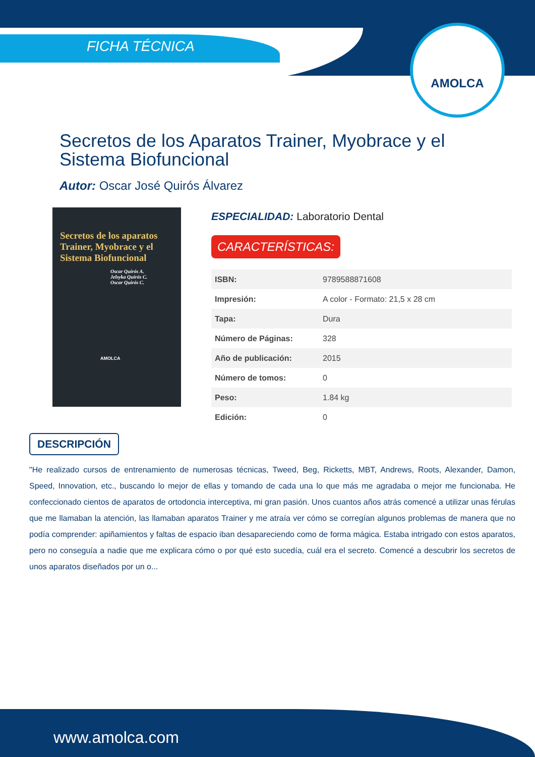FICHA TÉCNICA
AMOLCA
Secretos de los Aparatos Trainer, Myobrace y el Sistema Biofuncional
Autor: Oscar José Quirós Álvarez
Secretos de los aparatos Trainer, Myobrace y el Sistema Biofuncional
Oscar Quirós A.
Jelsyka Quirós C.
Oscar Quirós C.
AMOLCA
ESPECIALIDAD: Laboratorio Dental
CARACTERÍSTICAS:
| ISBN: | 9789588871608 |
| Impresión: | A color - Formato: 21,5 x 28 cm |
| Tapa: | Dura |
| Número de Páginas: | 328 |
| Año de publicación: | 2015 |
| Número de tomos: | 0 |
| Peso: | 1.84 kg |
| Edición: | 0 |
DESCRIPCIÓN
"He realizado cursos de entrenamiento de numerosas técnicas, Tweed, Beg, Ricketts, MBT, Andrews, Roots, Alexander, Damon, Speed, Innovation, etc., buscando lo mejor de ellas y tomando de cada una lo que más me agradaba o mejor me funcionaba. He confeccionado cientos de aparatos de ortodoncia interceptiva, mi gran pasión. Unos cuantos años atrás comencé a utilizar unas férulas que me llamaban la atención, las llamaban aparatos Trainer y me atraía ver cómo se corregían algunos problemas de manera que no podía comprender: apiñamientos y faltas de espacio iban desapareciendo como de forma mágica. Estaba intrigado con estos aparatos, pero no conseguía a nadie que me explicara cómo o por qué esto sucedía, cuál era el secreto. Comencé a descubrir los secretos de unos aparatos diseñados por un o...
www.amolca.com